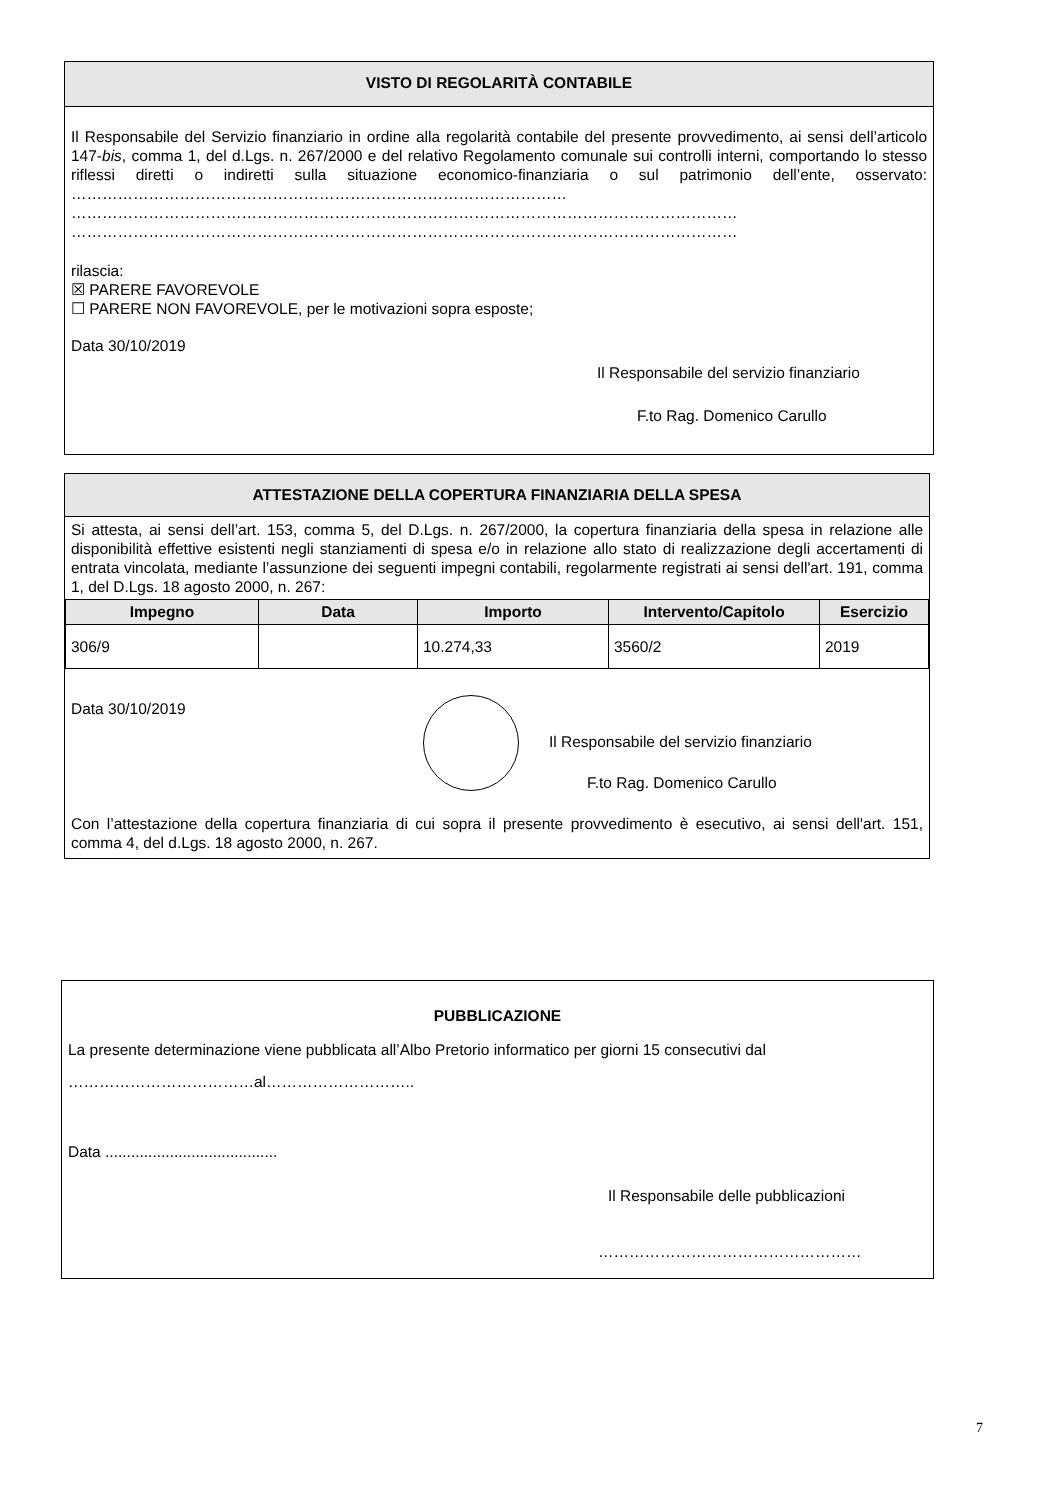VISTO DI REGOLARITÀ CONTABILE
Il Responsabile del Servizio finanziario in ordine alla regolarità contabile del presente provvedimento, ai sensi dell’articolo 147-bis, comma 1, del d.Lgs. n. 267/2000 e del relativo Regolamento comunale sui controlli interni, comportando lo stesso riflessi diretti o indiretti sulla situazione economico-finanziaria o sul patrimonio dell’ente, osservato: ……………………………………………………………………………………
…………………………………………………………………………………………………………………
…………………………………………………………………………………………………………………
rilascia:
☒ PARERE FAVOREVOLE
☐ PARERE NON FAVOREVOLE, per le motivazioni sopra esposte;
Data 30/10/2019
Il Responsabile del servizio finanziario
F.to Rag. Domenico Carullo
ATTESTAZIONE DELLA COPERTURA FINANZIARIA DELLA SPESA
Si attesta, ai sensi dell’art. 153, comma 5, del D.Lgs. n. 267/2000, la copertura finanziaria della spesa in relazione alle disponibilità effettive esistenti negli stanziamenti di spesa e/o in relazione allo stato di realizzazione degli accertamenti di entrata vincolata, mediante l’assunzione dei seguenti impegni contabili, regolarmente registrati ai sensi dell'art. 191, comma 1, del D.Lgs. 18 agosto 2000, n. 267:
| Impegno | Data | Importo | Intervento/Capitolo | Esercizio |
| --- | --- | --- | --- | --- |
| 306/9 | | 10.274,33 | 3560/2 | 2019 |
Data 30/10/2019
Il Responsabile del servizio finanziario
F.to Rag. Domenico Carullo
Con l’attestazione della copertura finanziaria di cui sopra il presente provvedimento è esecutivo, ai sensi dell'art. 151, comma 4, del d.Lgs. 18 agosto 2000, n. 267.
PUBBLICAZIONE
La presente determinazione viene pubblicata all’Albo Pretorio informatico per giorni 15 consecutivi dal
………………………………al………………………..
Data ........................................
Il Responsabile delle pubblicazioni
……………………………………………
7